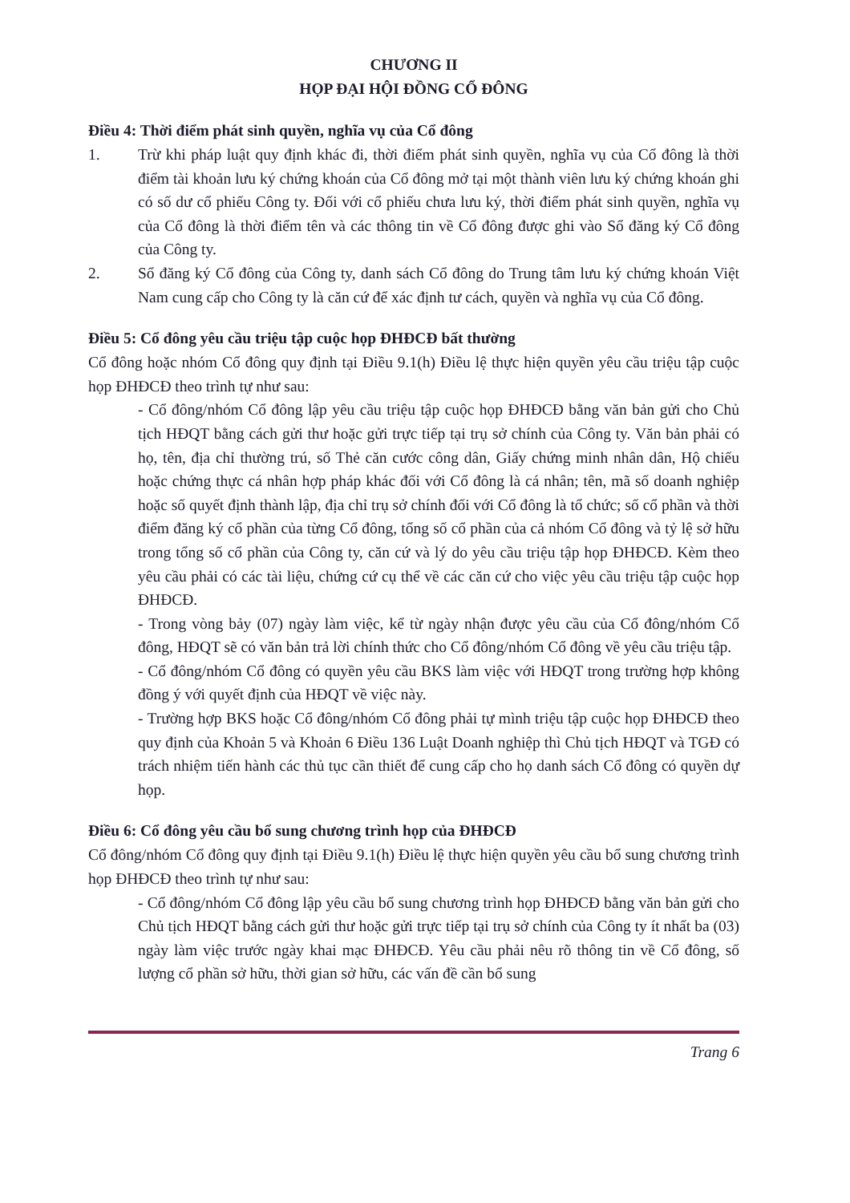CHƯƠNG II
HỌP ĐẠI HỘI ĐỒNG CỔ ĐÔNG
Điều 4: Thời điểm phát sinh quyền, nghĩa vụ của Cổ đông
1. Trừ khi pháp luật quy định khác đi, thời điểm phát sinh quyền, nghĩa vụ của Cổ đông là thời điểm tài khoản lưu ký chứng khoán của Cổ đông mở tại một thành viên lưu ký chứng khoán ghi có số dư cổ phiếu Công ty. Đối với cổ phiếu chưa lưu ký, thời điểm phát sinh quyền, nghĩa vụ của Cổ đông là thời điểm tên và các thông tin về Cổ đông được ghi vào Sổ đăng ký Cổ đông của Công ty.
2. Sổ đăng ký Cổ đông của Công ty, danh sách Cổ đông do Trung tâm lưu ký chứng khoán Việt Nam cung cấp cho Công ty là căn cứ để xác định tư cách, quyền và nghĩa vụ của Cổ đông.
Điều 5: Cổ đông yêu cầu triệu tập cuộc họp ĐHĐCĐ bất thường
Cổ đông hoặc nhóm Cổ đông quy định tại Điều 9.1(h) Điều lệ thực hiện quyền yêu cầu triệu tập cuộc họp ĐHĐCĐ theo trình tự như sau:
- Cổ đông/nhóm Cổ đông lập yêu cầu triệu tập cuộc họp ĐHĐCĐ bằng văn bản gửi cho Chủ tịch HĐQT bằng cách gửi thư hoặc gửi trực tiếp tại trụ sở chính của Công ty. Văn bản phải có họ, tên, địa chỉ thường trú, số Thẻ căn cước công dân, Giấy chứng minh nhân dân, Hộ chiếu hoặc chứng thực cá nhân hợp pháp khác đối với Cổ đông là cá nhân; tên, mã số doanh nghiệp hoặc số quyết định thành lập, địa chỉ trụ sở chính đối với Cổ đông là tổ chức; số cổ phần và thời điểm đăng ký cổ phần của từng Cổ đông, tổng số cổ phần của cả nhóm Cổ đông và tỷ lệ sở hữu trong tổng số cổ phần của Công ty, căn cứ và lý do yêu cầu triệu tập họp ĐHĐCĐ. Kèm theo yêu cầu phải có các tài liệu, chứng cứ cụ thể về các căn cứ cho việc yêu cầu triệu tập cuộc họp ĐHĐCĐ.
- Trong vòng bảy (07) ngày làm việc, kể từ ngày nhận được yêu cầu của Cổ đông/nhóm Cổ đông, HĐQT sẽ có văn bản trả lời chính thức cho Cổ đông/nhóm Cổ đông về yêu cầu triệu tập.
- Cổ đông/nhóm Cổ đông có quyền yêu cầu BKS làm việc với HĐQT trong trường hợp không đồng ý với quyết định của HĐQT về việc này.
- Trường hợp BKS hoặc Cổ đông/nhóm Cổ đông phải tự mình triệu tập cuộc họp ĐHĐCĐ theo quy định của Khoản 5 và Khoản 6 Điều 136 Luật Doanh nghiệp thì Chủ tịch HĐQT và TGĐ có trách nhiệm tiến hành các thủ tục cần thiết để cung cấp cho họ danh sách Cổ đông có quyền dự họp.
Điều 6: Cổ đông yêu cầu bổ sung chương trình họp của ĐHĐCĐ
Cổ đông/nhóm Cổ đông quy định tại Điều 9.1(h) Điều lệ thực hiện quyền yêu cầu bổ sung chương trình họp ĐHĐCĐ theo trình tự như sau:
- Cổ đông/nhóm Cổ đông lập yêu cầu bổ sung chương trình họp ĐHĐCĐ bằng văn bản gửi cho Chủ tịch HĐQT bằng cách gửi thư hoặc gửi trực tiếp tại trụ sở chính của Công ty ít nhất ba (03) ngày làm việc trước ngày khai mạc ĐHĐCĐ. Yêu cầu phải nêu rõ thông tin về Cổ đông, số lượng cổ phần sở hữu, thời gian sở hữu, các vấn đề cần bổ sung
Trang 6